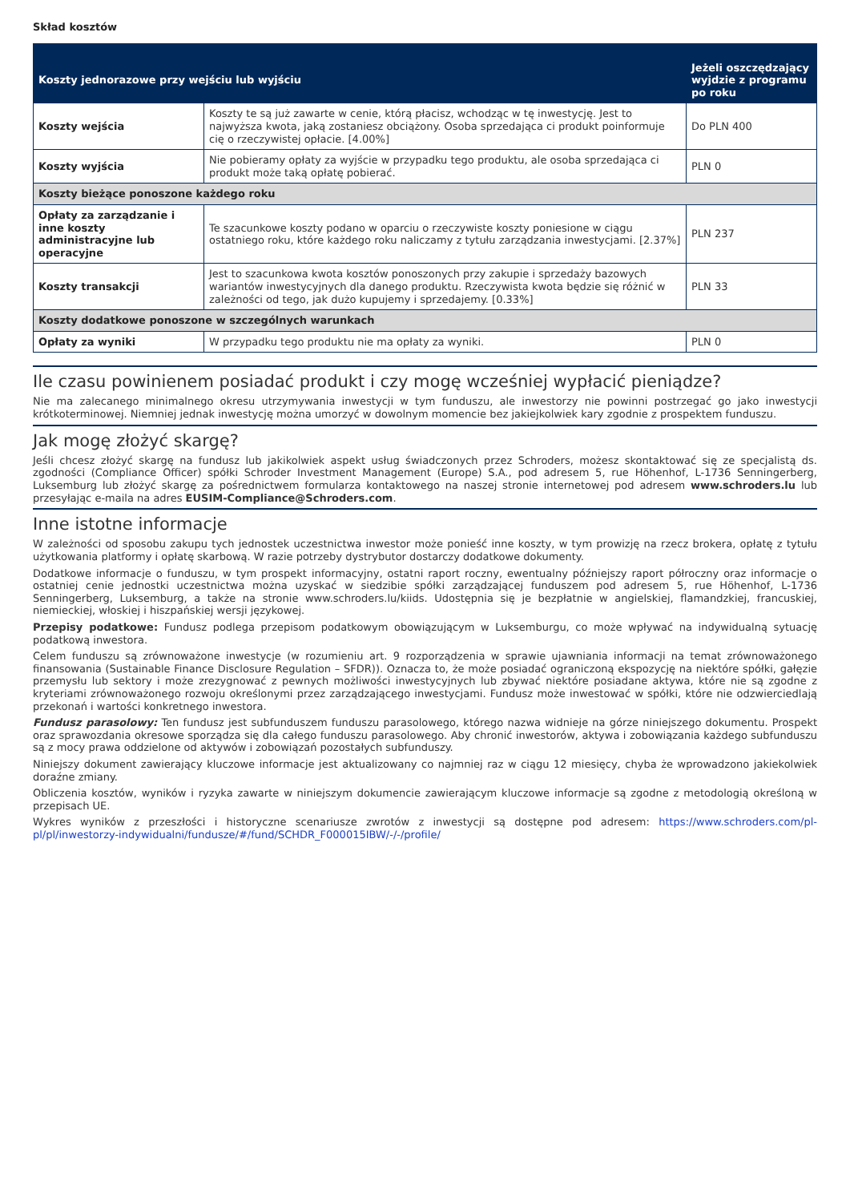Skład kosztów
| Koszty jednorazowe przy wejściu lub wyjściu | | Jeżeli oszczędzający wyjdzie z programu po roku |
| --- | --- | --- |
| Koszty wejścia | Koszty te są już zawarte w cenie, którą płacisz, wchodząc w tę inwestycję. Jest to najwyższa kwota, jaką zostaniesz obciążony. Osoba sprzedająca ci produkt poinformuje cię o rzeczywistej opłacie. [4.00%] | Do PLN 400 |
| Koszty wyjścia | Nie pobieramy opłaty za wyjście w przypadku tego produktu, ale osoba sprzedająca ci produkt może taką opłatę pobierać. | PLN 0 |
| Koszty bieżące ponoszone każdego roku | | |
| Opłaty za zarządzanie i inne koszty administracyjne lub operacyjne | Te szacunkowe koszty podano w oparciu o rzeczywiste koszty poniesione w ciągu ostatniego roku, które każdego roku naliczamy z tytułu zarządzania inwestycjami. [2.37%] | PLN 237 |
| Koszty transakcji | Jest to szacunkowa kwota kosztów ponoszonych przy zakupie i sprzedaży bazowych wariantów inwestycyjnych dla danego produktu. Rzeczywista kwota będzie się różnić w zależności od tego, jak dużo kupujemy i sprzedajemy. [0.33%] | PLN 33 |
| Koszty dodatkowe ponoszone w szczególnych warunkach | | |
| Opłaty za wyniki | W przypadku tego produktu nie ma opłaty za wyniki. | PLN 0 |
Ile czasu powinienem posiadać produkt i czy mogę wcześniej wypłacić pieniądze?
Nie ma zalecanego minimalnego okresu utrzymywania inwestycji w tym funduszu, ale inwestorzy nie powinni postrzegać go jako inwestycji krótkoterminowej. Niemniej jednak inwestycję można umorzyć w dowolnym momencie bez jakiejkolwiek kary zgodnie z prospektem funduszu.
Jak mogę złożyć skargę?
Jeśli chcesz złożyć skargę na fundusz lub jakikolwiek aspekt usług świadczonych przez Schroders, możesz skontaktować się ze specjalistą ds. zgodności (Compliance Officer) spółki Schroder Investment Management (Europe) S.A., pod adresem 5, rue Höhenhof, L-1736 Senningerberg, Luksemburg lub złożyć skargę za pośrednictwem formularza kontaktowego na naszej stronie internetowej pod adresem www.schroders.lu lub przesyłając e-maila na adres EUSIM-Compliance@Schroders.com.
Inne istotne informacje
W zależności od sposobu zakupu tych jednostek uczestnictwa inwestor może ponieść inne koszty, w tym prowizję na rzecz brokera, opłatę z tytułu użytkowania platformy i opłatę skarbową. W razie potrzeby dystrybutor dostarczy dodatkowe dokumenty.
Dodatkowe informacje o funduszu, w tym prospekt informacyjny, ostatni raport roczny, ewentualny późniejszy raport półroczny oraz informacje o ostatniej cenie jednostki uczestnictwa można uzyskać w siedzibie spółki zarządzającej funduszem pod adresem 5, rue Höhenhof, L-1736 Senningerberg, Luksemburg, a także na stronie www.schroders.lu/kiids. Udostępnia się je bezpłatnie w angielskiej, flamandzkiej, francuskiej, niemieckiej, włoskiej i hiszpańskiej wersji językowej.
Przepisy podatkowe: Fundusz podlega przepisom podatkowym obowiązującym w Luksemburgu, co może wpływać na indywidualną sytuację podatkową inwestora.
Celem funduszu są zrównoważone inwestycje (w rozumieniu art. 9 rozporządzenia w sprawie ujawniania informacji na temat zrównoważonego finansowania (Sustainable Finance Disclosure Regulation – SFDR)). Oznacza to, że może posiadać ograniczoną ekspozycję na niektóre spółki, gałęzie przemysłu lub sektory i może zrezygnować z pewnych możliwości inwestycyjnych lub zbywać niektóre posiadane aktywa, które nie są zgodne z kryteriami zrównoważonego rozwoju określonymi przez zarządzającego inwestycjami. Fundusz może inwestować w spółki, które nie odzwierciedlają przekonań i wartości konkretnego inwestora.
Fundusz parasolowy: Ten fundusz jest subfunduszem funduszu parasolowego, którego nazwa widnieje na górze niniejszego dokumentu. Prospekt oraz sprawozdania okresowe sporządza się dla całego funduszu parasolowego. Aby chronić inwestorów, aktywa i zobowiązania każdego subfunduszu są z mocy prawa oddzielone od aktywów i zobowiązań pozostałych subfunduszy.
Niniejszy dokument zawierający kluczowe informacje jest aktualizowany co najmniej raz w ciągu 12 miesięcy, chyba że wprowadzono jakiekolwiek doraźne zmiany.
Obliczenia kosztów, wyników i ryzyka zawarte w niniejszym dokumencie zawierającym kluczowe informacje są zgodne z metodologią określoną w przepisach UE.
Wykres wyników z przeszłości i historyczne scenariusze zwrotów z inwestycji są dostępne pod adresem: https://www.schroders.com/pl-pl/pl/inwestorzy-indywidualni/fundusze/#/fund/SCHDR_F000015IBW/-/-/profile/